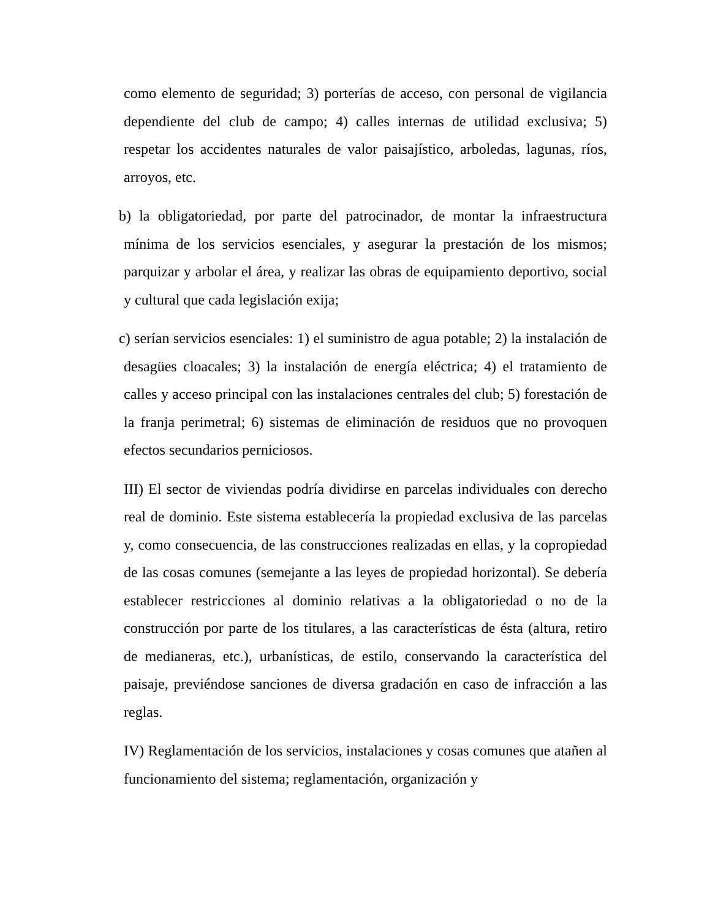como elemento de seguridad; 3) porterías de acceso, con personal de vigilancia dependiente del club de campo; 4) calles internas de utilidad exclusiva; 5) respetar los accidentes naturales de valor paisajístico, arboledas, lagunas, ríos, arroyos, etc.
b) la obligatoriedad, por parte del patrocinador, de montar la infraestructura mínima de los servicios esenciales, y asegurar la prestación de los mismos; parquizar y arbolar el área, y realizar las obras de equipamiento deportivo, social y cultural que cada legislación exija;
c) serían servicios esenciales: 1) el suministro de agua potable; 2) la instalación de desagües cloacales; 3) la instalación de energía eléctrica; 4) el tratamiento de calles y acceso principal con las instalaciones centrales del club; 5) forestación de la franja perimetral; 6) sistemas de eliminación de residuos que no provoquen efectos secundarios perniciosos.
III) El sector de viviendas podría dividirse en parcelas individuales con derecho real de dominio. Este sistema establecería la propiedad exclusiva de las parcelas y, como consecuencia, de las construcciones realizadas en ellas, y la copropiedad de las cosas comunes (semejante a las leyes de propiedad horizontal). Se debería establecer restricciones al dominio relativas a la obligatoriedad o no de la construcción por parte de los titulares, a las características de ésta (altura, retiro de medianeras, etc.), urbanísticas, de estilo, conservando la característica del paisaje, previéndose sanciones de diversa gradación en caso de infracción a las reglas.
IV) Reglamentación de los servicios, instalaciones y cosas comunes que atañen al funcionamiento del sistema; reglamentación, organización y